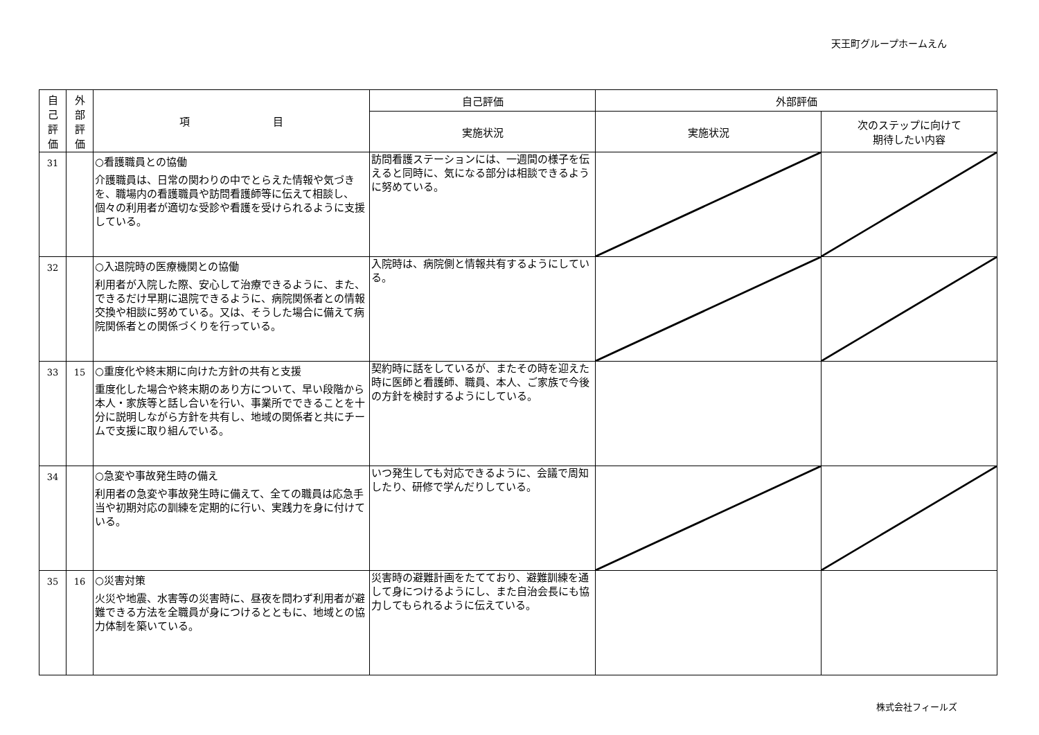天王町グループホームえん
| 自 己 評 価 | 外 部 評 価 | 項 目 | 自己評価 | 外部評価 | |
| --- | --- | --- | --- | --- | --- |
| | | | 実施状況 | 実施状況 | 次のステップに向けて 期待したい内容 |
| 31 | | ○看護職員との協働 介護職員は、日常の関わりの中でとらえた情報や気づきを、職場内の看護職員や訪問看護師等に伝えて相談し、個々の利用者が適切な受診や看護を受けられるように支援している。 | 訪問看護ステーションには、一週間の様子を伝えると同時に、気になる部分は相談できるように努めている。 | | |
| 32 | | ○入退院時の医療機関との協働 利用者が入院した際、安心して治療できるように、また、できるだけ早期に退院できるように、病院関係者との情報交換や相談に努めている。又は、そうした場合に備えて病院関係者との関係づくりを行っている。 | 入院時は、病院側と情報共有するようにしている。 | | |
| 33 | 15 | ○重度化や終末期に向けた方針の共有と支援 重度化した場合や終末期のあり方について、早い段階から本人・家族等と話し合いを行い、事業所でできることを十分に説明しながら方針を共有し、地域の関係者と共にチームで支援に取り組んでいる。 | 契約時に話をしているが、またその時を迎えた時に医師と看護師、職員、本人、ご家族で今後の方針を検討するようにしている。 | | |
| 34 | | ○急変や事故発生時の備え 利用者の急変や事故発生時に備えて、全ての職員は応急手当や初期対応の訓練を定期的に行い、実践力を身に付けている。 | いつ発生しても対応できるように、会議で周知したり、研修で学んだりしている。 | | |
| 35 | 16 | ○災害対策 火災や地震、水害等の災害時に、昼夜を問わず利用者が避難できる方法を全職員が身につけるとともに、地域との協力体制を築いている。 | 災害時の避難計画をたてており、避難訓練を通して身につけるようにし、また自治会長にも協力してもられるように伝えている。 | | |
株式会社フィールズ